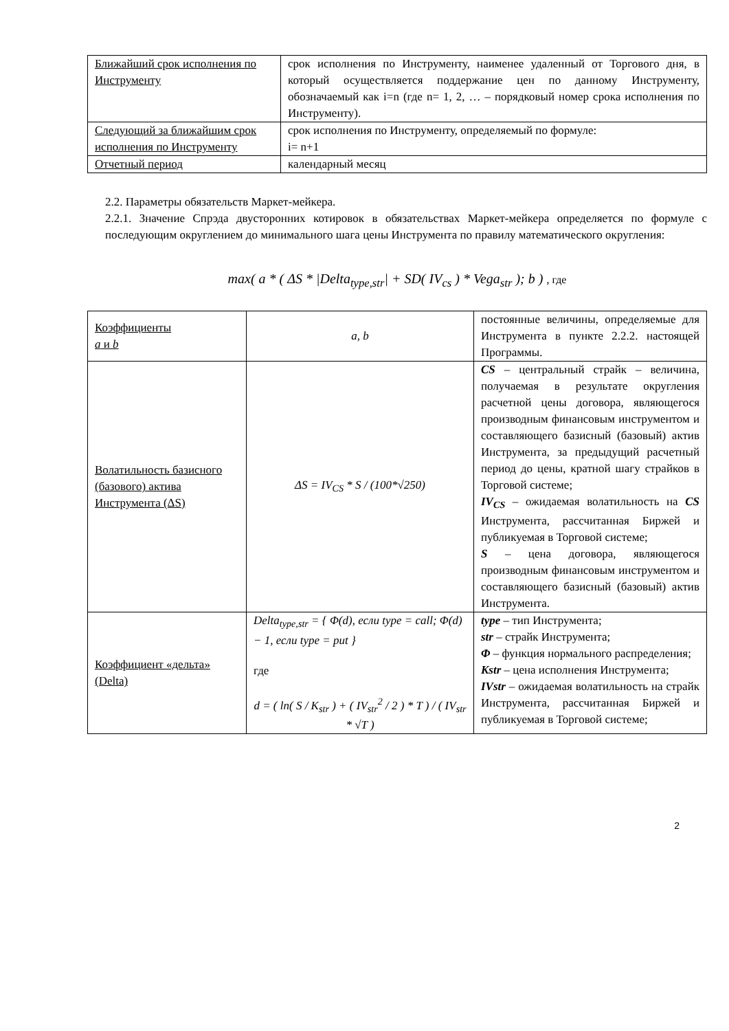| Ближайший срок исполнения по Инструменту | срок исполнения по Инструменту, наименее удаленный от Торгового дня, в который осуществляется поддержание цен по данному Инструменту, обозначаемый как i=n (где n= 1, 2, … – порядковый номер срока исполнения по Инструменту). |
| Следующий за ближайшим срок исполнения по Инструменту | срок исполнения по Инструменту, определяемый по формуле: i= n+1 |
| Отчетный период | календарный месяц |
2.2. Параметры обязательств Маркет-мейкера.
2.2.1. Значение Спрэда двусторонних котировок в обязательствах Маркет-мейкера определяется по формуле с последующим округлением до минимального шага цены Инструмента по правилу математического округления:
max( a * ( ΔS * |Delta<sub>type,str</sub>| + SD( IV<sub>cs</sub> ) * Vega<sub>str</sub> ); b ) , где
| Коэффициенты a и b | a, b | постоянные величины, определяемые для Инструмента в пункте 2.2.2. настоящей Программы. |
| Волатильность базисного (базового) актива Инструмента (ΔS) | ΔS = IV<sub>CS</sub> * S / (100*√250) | CS – центральный страйк – величина, получаемая в результате округления расчетной цены договора, являющегося производным финансовым инструментом и составляющего базисный (базовый) актив Инструмента, за предыдущий расчетный период до цены, кратной шагу страйков в Торговой системе; IV<sub>CS</sub> – ожидаемая волатильность на CS Инструмента, рассчитанная Биржей и публикуемая в Торговой системе; S – цена договора, являющегося производным финансовым инструментом и составляющего базисный (базовый) актив Инструмента. |
| Коэффициент «дельта» (Delta) | Delta<sub>type,str</sub> = { Φ(d), если type = call; Φ(d) − 1, если type = put } где d = ( ln( S / K<sub>str</sub> ) + ( IV<sub>str</sub><sup>2</sup> / 2 ) * T ) / ( IV<sub>str</sub> * √T ) | type – тип Инструмента; str – страйк Инструмента; Φ – функция нормального распределения; Kstr – цена исполнения Инструмента; IVstr – ожидаемая волатильность на страйк Инструмента, рассчитанная Биржей и публикуемая в Торговой системе; |
2